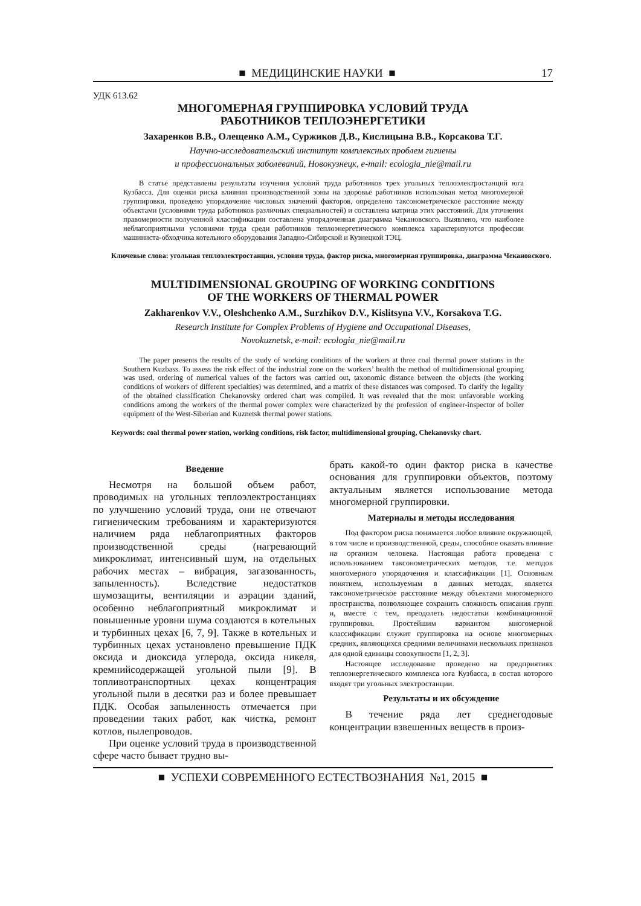■ МЕДИЦИНСКИЕ НАУКИ ■ 17
УДК 613.62
МНОГОМЕРНАЯ ГРУППИРОВКА УСЛОВИЙ ТРУДА
РАБОТНИКОВ ТЕПЛОЭНЕРГЕТИКИ
Захаренков В.В., Олещенко А.М., Суржиков Д.В., Кислицына В.В., Корсакова Т.Г.
Научно-исследовательский институт комплексных проблем гигиены
и профессиональных заболеваний, Новокузнецк, e-mail: ecologia_nie@mail.ru
В статье представлены результаты изучения условий труда работников трех угольных теплоэлектростанций юга Кузбасса. Для оценки риска влияния производственной зоны на здоровье работников использован метод многомерной группировки, проведено упорядочение числовых значений факторов, определено таксонометрическое расстояние между объектами (условиями труда работников различных специальностей) и составлена матрица этих расстояний. Для уточнения правомерности полученной классификации составлена упорядоченная диаграмма Чекановского. Выявлено, что наиболее неблагоприятными условиями труда среди работников теплоэнергетического комплекса характеризуются профессии машиниста-обходчика котельного оборудования Западно-Сибирской и Кузнецкой ТЭЦ.
Ключевые слова: угольная теплоэлектростанция, условия труда, фактор риска, многомерная группировка, диаграмма Чекановского.
MULTIDIMENSIONAL GROUPING OF WORKING CONDITIONS
OF THE WORKERS OF THERMAL POWER
Zakharenkov V.V., Oleshchenko A.M., Surzhikov D.V., Kislitsyna V.V., Korsakova T.G.
Research Institute for Complex Problems of Hygiene and Occupational Diseases,
Novokuznetsk, e-mail: ecologia_nie@mail.ru
The paper presents the results of the study of working conditions of the workers at three coal thermal power stations in the Southern Kuzbass. To assess the risk effect of the industrial zone on the workers’ health the method of multidimensional grouping was used, ordering of numerical values of the factors was carried out, taxonomic distance between the objects (the working conditions of workers of different specialties) was determined, and a matrix of these distances was composed. To clarify the legality of the obtained classification Chekanovsky ordered chart was compiled. It was revealed that the most unfavorable working conditions among the workers of the thermal power complex were characterized by the profession of engineer-inspector of boiler equipment of the West-Siberian and Kuznetsk thermal power stations.
Keywords: coal thermal power station, working conditions, risk factor, multidimensional grouping, Chekanovsky chart.
Введение
Несмотря на большой объем работ, проводимых на угольных теплоэлектростанциях по улучшению условий труда, они не отвечают гигиеническим требованиям и характеризуются наличием ряда неблагоприятных факторов производственной среды (нагревающий микроклимат, интенсивный шум, на отдельных рабочих местах – вибрация, загазованность, запыленность). Вследствие недостатков шумозащиты, вентиляции и аэрации зданий, особенно неблагоприятный микроклимат и повышенные уровни шума создаются в котельных и турбинных цехах [6, 7, 9]. Также в котельных и турбинных цехах установлено превышение ПДК оксида и диоксида углерода, оксида никеля, кремнийсодержащей угольной пыли [9]. В топливотранспортных цехах концентрация угольной пыли в десятки раз и более превышает ПДК. Особая запыленность отмечается при проведении таких работ, как чистка, ремонт котлов, пылепроводов.
При оценке условий труда в производственной сфере часто бывает трудно вы-
брать какой-то один фактор риска в качестве основания для группировки объектов, поэтому актуальным является использование метода многомерной группировки.
Материалы и методы исследования
Под фактором риска понимается любое влияние окружающей, в том числе и производственной, среды, способное оказать влияние на организм человека. Настоящая работа проведена с использованием таксонометрических методов, т.е. методов многомерного упорядочения и классификации [1]. Основным понятием, используемым в данных методах, является таксонометрическое расстояние между объектами многомерного пространства, позволяющее сохранить сложность описания групп и, вместе с тем, преодолеть недостатки комбинационной группировки. Простейшим вариантом многомерной классификации служит группировка на основе многомерных средних, являющихся средними величинами нескольких признаков для одной единицы совокупности [1, 2, 3].
Настоящее исследование проведено на предприятиях теплоэнергетического комплекса юга Кузбасса, в состав которого входят три угольных электростанции.
Результаты и их обсуждение
В течение ряда лет среднегодовые концентрации взвешенных веществ в произ-
■ УСПЕХИ СОВРЕМЕННОГО ЕСТЕСТВОЗНАНИЯ №1, 2015 ■